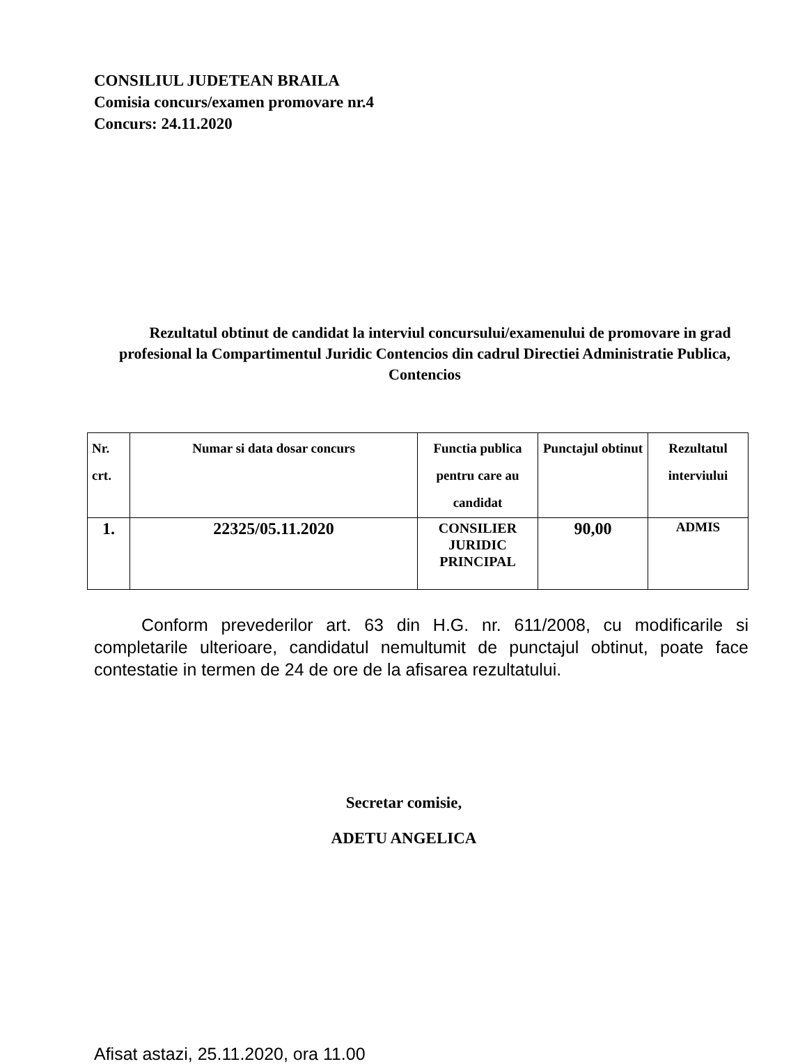CONSILIUL JUDETEAN BRAILA
Comisia concurs/examen promovare nr.4
Concurs: 24.11.2020
Rezultatul obtinut de candidat la interviul concursului/examenului de promovare in grad profesional la Compartimentul Juridic Contencios din cadrul Directiei Administratie Publica, Contencios
| Nr. crt. | Numar si data dosar concurs | Functia publica pentru care au candidat | Punctajul obtinut | Rezultatul interviului |
| 1. | 22325/05.11.2020 | CONSILIER JURIDIC PRINCIPAL | 90,00 | ADMIS |
Conform prevederilor art. 63 din H.G. nr. 611/2008, cu modificarile si completarile ulterioare, candidatul nemultumit de punctajul obtinut, poate face contestatie in termen de 24 de ore de la afisarea rezultatului.
Secretar comisie,
ADETU ANGELICA
Afisat astazi, 25.11.2020, ora 11.00